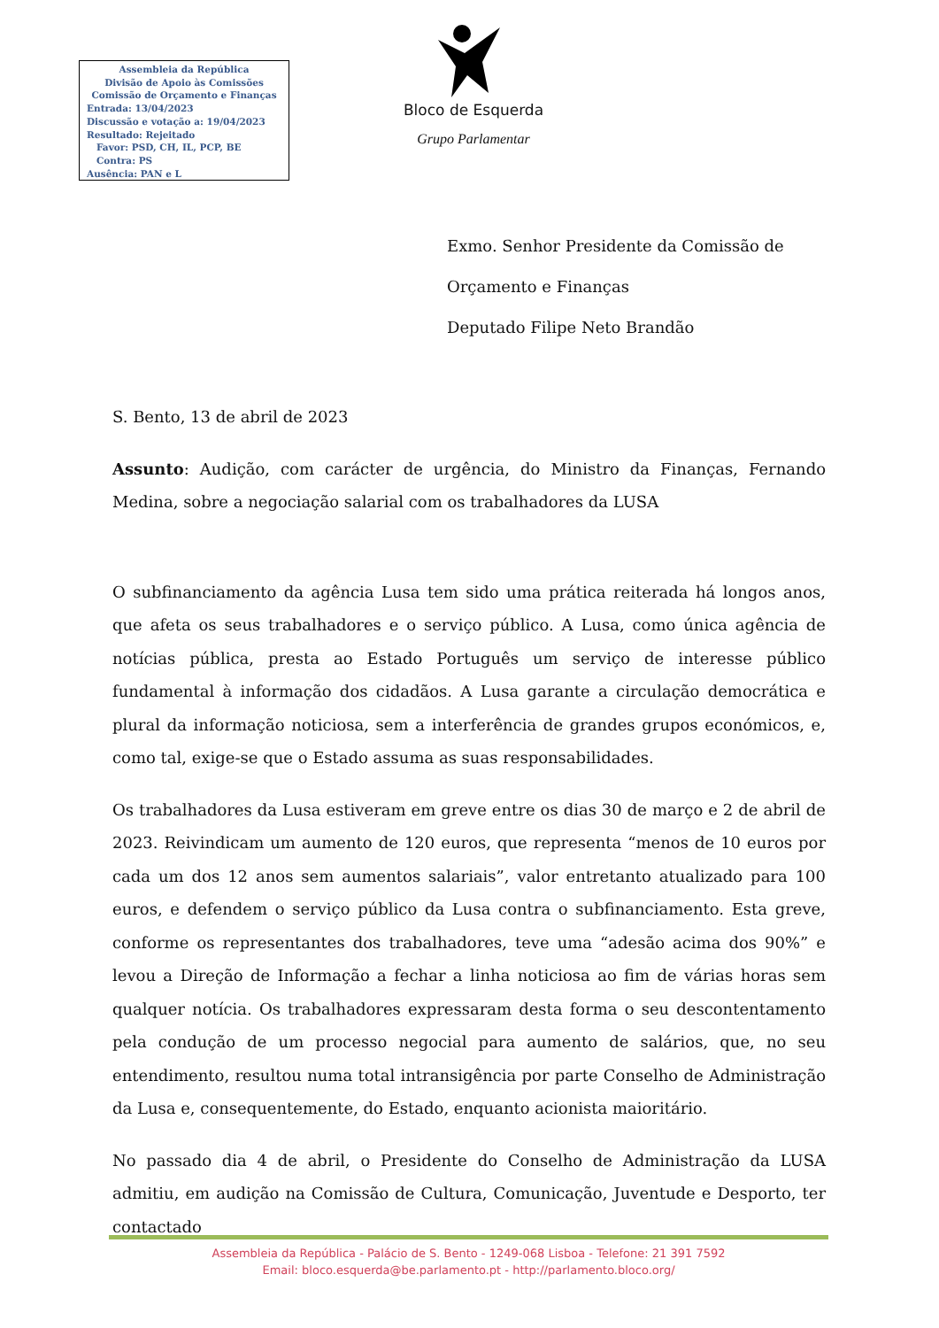Assembleia da República
Divisão de Apoio às Comissões
Comissão de Orçamento e Finanças
Entrada: 13/04/2023
Discussão e votação a: 19/04/2023
Resultado: Rejeitado
Favor: PSD, CH, IL, PCP, BE
Contra: PS
Ausência: PAN e L
Bloco de Esquerda
Grupo Parlamentar
Exmo. Senhor Presidente da Comissão de
Orçamento e Finanças
Deputado Filipe Neto Brandão
S. Bento, 13 de abril de 2023
Assunto: Audição, com carácter de urgência, do Ministro da Finanças, Fernando Medina, sobre a negociação salarial com os trabalhadores da LUSA
O subfinanciamento da agência Lusa tem sido uma prática reiterada há longos anos, que afeta os seus trabalhadores e o serviço público. A Lusa, como única agência de notícias pública, presta ao Estado Português um serviço de interesse público fundamental à informação dos cidadãos. A Lusa garante a circulação democrática e plural da informação noticiosa, sem a interferência de grandes grupos económicos, e, como tal, exige-se que o Estado assuma as suas responsabilidades.
Os trabalhadores da Lusa estiveram em greve entre os dias 30 de março e 2 de abril de 2023. Reivindicam um aumento de 120 euros, que representa “menos de 10 euros por cada um dos 12 anos sem aumentos salariais”, valor entretanto atualizado para 100 euros, e defendem o serviço público da Lusa contra o subfinanciamento. Esta greve, conforme os representantes dos trabalhadores, teve uma “adesão acima dos 90%” e levou a Direção de Informação a fechar a linha noticiosa ao fim de várias horas sem qualquer notícia. Os trabalhadores expressaram desta forma o seu descontentamento pela condução de um processo negocial para aumento de salários, que, no seu entendimento, resultou numa total intransigência por parte Conselho de Administração da Lusa e, consequentemente, do Estado, enquanto acionista maioritário.
No passado dia 4 de abril, o Presidente do Conselho de Administração da LUSA admitiu, em audição na Comissão de Cultura, Comunicação, Juventude e Desporto, ter contactado
Assembleia da República - Palácio de S. Bento - 1249-068 Lisboa - Telefone: 21 391 7592
Email: bloco.esquerda@be.parlamento.pt - http://parlamento.bloco.org/